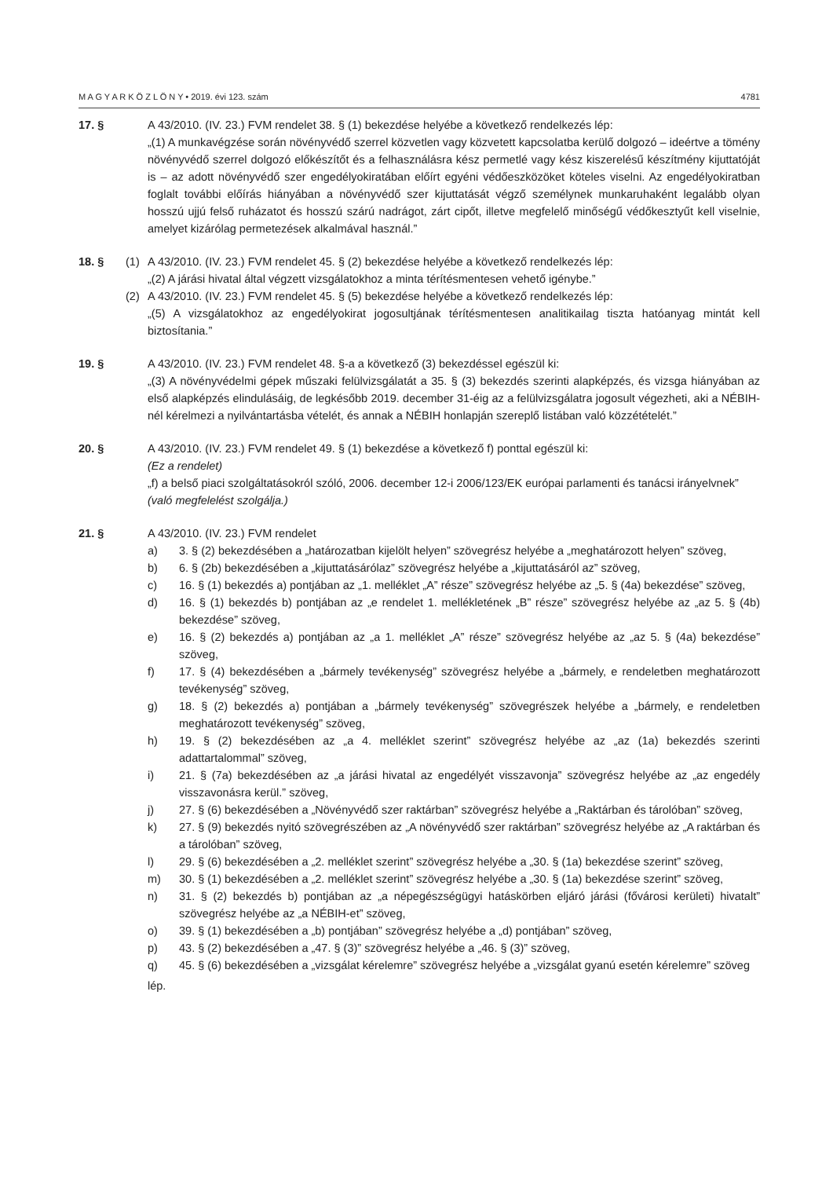M A G Y A R K Ö Z L Ö N Y • 2019. évi 123. szám 4781
17. § A 43/2010. (IV. 23.) FVM rendelet 38. § (1) bekezdése helyébe a következő rendelkezés lép:
„(1) A munkavégzése során növényvédő szerrel közvetlen vagy közvetett kapcsolatba kerülő dolgozó – ideértve a tömény növényvédő szerrel dolgozó előkészítőt és a felhasználásra kész permetlé vagy kész kiszerelésű készítmény kijuttatóját is – az adott növényvédő szer engedélyokiratában előírt egyéni védőeszközöket köteles viselni. Az engedélyokiratban foglalt további előírás hiányában a növényvédő szer kijuttatását végző személynek munkaruhaként legalább olyan hosszú ujjú felső ruházatot és hosszú szárú nadrágot, zárt cipőt, illetve megfelelő minőségű védőkesztyűt kell viselnie, amelyet kizárólag permetezések alkalmával használ.”
18. § (1) A 43/2010. (IV. 23.) FVM rendelet 45. § (2) bekezdése helyébe a következő rendelkezés lép:
„(2) A járási hivatal által végzett vizsgálatokhoz a minta térítésmentesen vehető igénybe.”
(2) A 43/2010. (IV. 23.) FVM rendelet 45. § (5) bekezdése helyébe a következő rendelkezés lép:
„(5) A vizsgálatokhoz az engedélyokirat jogosultjának térítésmentesen analitikailag tiszta hatóanyag mintát kell biztosítania.”
19. § A 43/2010. (IV. 23.) FVM rendelet 48. §-a a következő (3) bekezdéssel egészül ki:
„(3) A növényvédelmi gépek műszaki felülvizsgálatát a 35. § (3) bekezdés szerinti alapképzés, és vizsga hiányában az első alapképzés elindulásáig, de legkésőbb 2019. december 31-éig az a felülvizsgálatra jogosult végezheti, aki a NÉBIH-nél kérelmezi a nyilvántartásba vételét, és annak a NÉBIH honlapján szereplő listában való közzétételét.”
20. § A 43/2010. (IV. 23.) FVM rendelet 49. § (1) bekezdése a következő f) ponttal egészül ki:
(Ez a rendelet)
„f) a belső piaci szolgáltatásokról szóló, 2006. december 12-i 2006/123/EK európai parlamenti és tanácsi irányelvnek”
(való megfelelést szolgálja.)
21. § A 43/2010. (IV. 23.) FVM rendelet
a) 3. § (2) bekezdésében a „határozatban kijelölt helyen” szövegrész helyébe a „meghatározott helyen” szöveg,
b) 6. § (2b) bekezdésében a „kijuttatásárólaz” szövegrész helyébe a „kijuttatásáról az” szöveg,
c) 16. § (1) bekezdés a) pontjában az „1. melléklet „A” része” szövegrész helyébe az „5. § (4a) bekezdése” szöveg,
d) 16. § (1) bekezdés b) pontjában az „e rendelet 1. mellékletének „B” része” szövegrész helyébe az „az 5. § (4b) bekezdése” szöveg,
e) 16. § (2) bekezdés a) pontjában az „a 1. melléklet „A” része” szövegrész helyébe az „az 5. § (4a) bekezdése” szöveg,
f) 17. § (4) bekezdésében a „bármely tevékenység” szövegrész helyébe a „bármely, e rendeletben meghatározott tevékenység” szöveg,
g) 18. § (2) bekezdés a) pontjában a „bármely tevékenység” szövegrészek helyébe a „bármely, e rendeletben meghatározott tevékenység” szöveg,
h) 19. § (2) bekezdésében az „a 4. melléklet szerint” szövegrész helyébe az „az (1a) bekezdés szerinti adattartalommal” szöveg,
i) 21. § (7a) bekezdésében az „a járási hivatal az engedélyét visszavonja” szövegrész helyébe az „az engedély visszavonásra kerül.” szöveg,
j) 27. § (6) bekezdésében a „Növényvédő szer raktárban” szövegrész helyébe a „Raktárban és tárolóban” szöveg,
k) 27. § (9) bekezdés nyitó szövegrészében az „A növényvédő szer raktárban” szövegrész helyébe az „A raktárban és a tárolóban” szöveg,
l) 29. § (6) bekezdésében a „2. melléklet szerint” szövegrész helyébe a „30. § (1a) bekezdése szerint” szöveg,
m) 30. § (1) bekezdésében a „2. melléklet szerint” szövegrész helyébe a „30. § (1a) bekezdése szerint” szöveg,
n) 31. § (2) bekezdés b) pontjában az „a népegészségügyi hatáskörben eljáró járási (fővárosi kerületi) hivatalt” szövegrész helyébe az „a NÉBIH-et” szöveg,
o) 39. § (1) bekezdésében a „b) pontjában” szövegrész helyébe a „d) pontjában” szöveg,
p) 43. § (2) bekezdésében a „47. § (3)” szövegrész helyébe a „46. § (3)” szöveg,
q) 45. § (6) bekezdésében a „vizsgálat kérelemre” szövegrész helyébe a „vizsgálat gyanú esetén kérelemre” szöveg
lép.